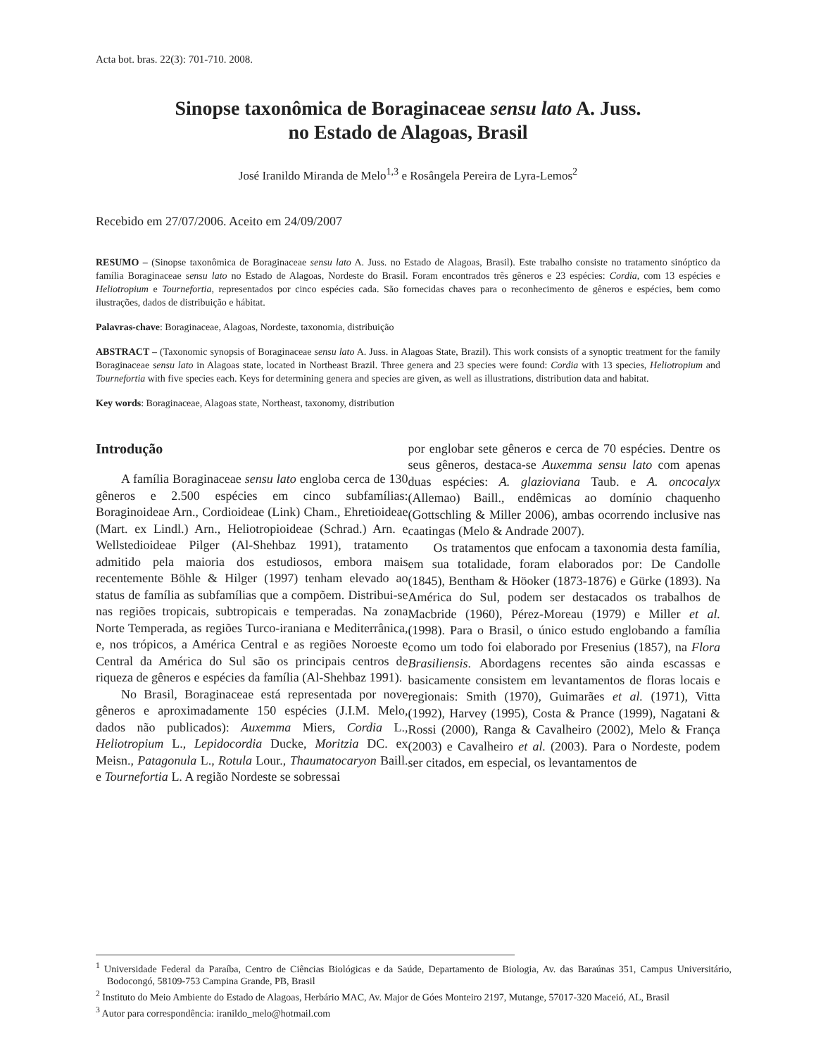Acta bot. bras. 22(3): 701-710. 2008.
Sinopse taxonômica de Boraginaceae sensu lato A. Juss.
no Estado de Alagoas, Brasil
José Iranildo Miranda de Melo<sup>1,3</sup> e Rosângela Pereira de Lyra-Lemos<sup>2</sup>
Recebido em 27/07/2006. Aceito em 24/09/2007
RESUMO – (Sinopse taxonômica de Boraginaceae sensu lato A. Juss. no Estado de Alagoas, Brasil). Este trabalho consiste no tratamento sinóptico da família Boraginaceae sensu lato no Estado de Alagoas, Nordeste do Brasil. Foram encontrados três gêneros e 23 espécies: Cordia, com 13 espécies e Heliotropium e Tournefortia, representados por cinco espécies cada. São fornecidas chaves para o reconhecimento de gêneros e espécies, bem como ilustrações, dados de distribuição e hábitat.
Palavras-chave: Boraginaceae, Alagoas, Nordeste, taxonomia, distribuição
ABSTRACT – (Taxonomic synopsis of Boraginaceae sensu lato A. Juss. in Alagoas State, Brazil). This work consists of a synoptic treatment for the family Boraginaceae sensu lato in Alagoas state, located in Northeast Brazil. Three genera and 23 species were found: Cordia with 13 species, Heliotropium and Tournefortia with five species each. Keys for determining genera and species are given, as well as illustrations, distribution data and habitat.
Key words: Boraginaceae, Alagoas state, Northeast, taxonomy, distribution
Introdução
A família Boraginaceae sensu lato engloba cerca de 130 gêneros e 2.500 espécies em cinco subfamílias: Boraginoideae Arn., Cordioideae (Link) Cham., Ehretioideae (Mart. ex Lindl.) Arn., Heliotropioideae (Schrad.) Arn. e Wellstedioideae Pilger (Al-Shehbaz 1991), tratamento admitido pela maioria dos estudiosos, embora mais recentemente Böhle & Hilger (1997) tenham elevado ao status de família as subfamílias que a compõem. Distribui-se nas regiões tropicais, subtropicais e temperadas. Na zona Norte Temperada, as regiões Turco-iraniana e Mediterrânica, e, nos trópicos, a América Central e as regiões Noroeste e Central da América do Sul são os principais centros de riqueza de gêneros e espécies da família (Al-Shehbaz 1991).
No Brasil, Boraginaceae está representada por nove gêneros e aproximadamente 150 espécies (J.I.M. Melo, dados não publicados): Auxemma Miers, Cordia L., Heliotropium L., Lepidocordia Ducke, Moritzia DC. ex Meisn., Patagonula L., Rotula Lour., Thaumatocaryon Baill. e Tournefortia L. A região Nordeste se sobressai
por englobar sete gêneros e cerca de 70 espécies. Dentre os seus gêneros, destaca-se Auxemma sensu lato com apenas duas espécies: A. glazioviana Taub. e A. oncocalyx (Allemao) Baill., endêmicas ao domínio chaquenho (Gottschling & Miller 2006), ambas ocorrendo inclusive nas caatingas (Melo & Andrade 2007).
Os tratamentos que enfocam a taxonomia desta família, em sua totalidade, foram elaborados por: De Candolle (1845), Bentham & Höoker (1873-1876) e Gürke (1893). Na América do Sul, podem ser destacados os trabalhos de Macbride (1960), Pérez-Moreau (1979) e Miller et al. (1998). Para o Brasil, o único estudo englobando a família como um todo foi elaborado por Fresenius (1857), na Flora Brasiliensis. Abordagens recentes são ainda escassas e basicamente consistem em levantamentos de floras locais e regionais: Smith (1970), Guimarães et al. (1971), Vitta (1992), Harvey (1995), Costa & Prance (1999), Nagatani & Rossi (2000), Ranga & Cavalheiro (2002), Melo & França (2003) e Cavalheiro et al. (2003). Para o Nordeste, podem ser citados, em especial, os levantamentos de
<sup>1</sup> Universidade Federal da Paraíba, Centro de Ciências Biológicas e da Saúde, Departamento de Biologia, Av. das Baraúnas 351, Campus Universitário, Bodocongó, 58109-753 Campina Grande, PB, Brasil
<sup>2</sup> Instituto do Meio Ambiente do Estado de Alagoas, Herbário MAC, Av. Major de Góes Monteiro 2197, Mutange, 57017-320 Maceió, AL, Brasil
<sup>3</sup> Autor para correspondência: iranildo_melo@hotmail.com